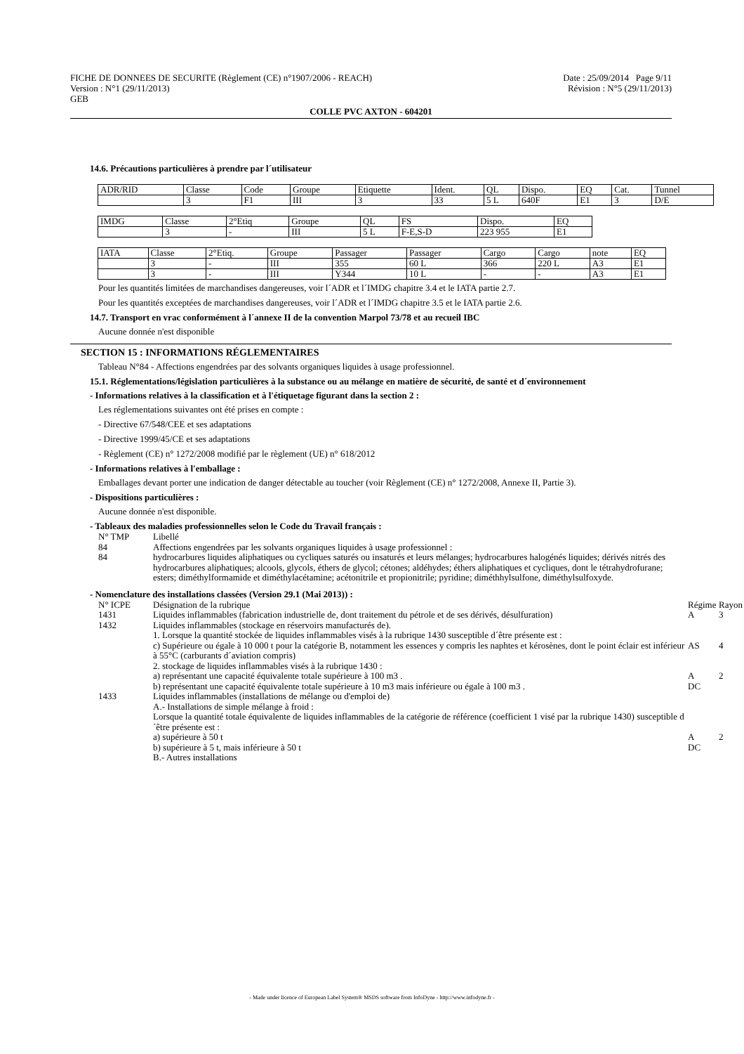FICHE DE DONNEES DE SECURITE (Règlement (CE) n°1907/2006 - REACH) Date : 25/09/2014 Page 9/11
Version : N°1 (29/11/2013) Révision : N°5 (29/11/2013)
GEB
COLLE PVC AXTON - 604201
14.6. Précautions particulières à prendre par l´utilisateur
| ADR/RID | Classe | Code | Groupe | Etiquette | Ident. | QL | Dispo. | EQ | Cat. | Tunnel |
| | 3 | F1 | III | 3 | 33 | 5 L | 640F | E1 | 3 | D/E |
| IMDG | Classe | 2°Etiq | Groupe | QL | FS | Dispo. | EQ |
| | 3 | - | III | 5 L | F-E,S-D | 223 955 | E1 |
| IATA | Classe | 2°Etiq. | Groupe | Passager | Passager | Cargo | Cargo | note | EQ |
| | 3 | - | III | 355 | 60 L | 366 | 220 L | A3 | E1 |
| | 3 | - | III | Y344 | 10 L | - | - | A3 | E1 |
Pour les quantités limitées de marchandises dangereuses, voir l´ADR et l´IMDG chapitre 3.4 et le IATA partie 2.7.
Pour les quantités exceptées de marchandises dangereuses, voir l´ADR et l´IMDG chapitre 3.5 et le IATA partie 2.6.
14.7. Transport en vrac conformément à l´annexe II de la convention Marpol 73/78 et au recueil IBC
Aucune donnée n'est disponible
SECTION 15 : INFORMATIONS RÉGLEMENTAIRES
Tableau N°84 - Affections engendrées par des solvants organiques liquides à usage professionnel.
15.1. Réglementations/législation particulières à la substance ou au mélange en matière de sécurité, de santé et d´environnement
- Informations relatives à la classification et à l'étiquetage figurant dans la section 2 :
Les réglementations suivantes ont été prises en compte :
- Directive 67/548/CEE et ses adaptations
- Directive 1999/45/CE et ses adaptations
- Règlement (CE) n° 1272/2008 modifié par le règlement (UE) n° 618/2012
- Informations relatives à l'emballage :
Emballages devant porter une indication de danger détectable au toucher (voir Règlement (CE) n° 1272/2008, Annexe II, Partie 3).
- Dispositions particulières :
Aucune donnée n'est disponible.
- Tableaux des maladies professionnelles selon le Code du Travail français :
| N° TMP | Libellé |
| 84 | Affections engendrées par les solvants organiques liquides à usage professionnel : |
| 84 | hydrocarbures liquides aliphatiques ou cycliques saturés ou insaturés et leurs mélanges; hydrocarbures halogénés liquides; dérivés nitrés des hydrocarbures aliphatiques; alcools, glycols, éthers de glycol; cétones; aldéhydes; éthers aliphatiques et cycliques, dont le tétrahydrofurane; esters; diméthylformamide et diméthylacétamine; acétonitrile et propionitrile; pyridine; diméthhylsulfone, diméthylsulfoxyde. |
- Nomenclature des installations classées (Version 29.1 (Mai 2013)) :
| N° ICPE | Désignation de la rubrique | Régime | Rayon |
| 1431 | Liquides inflammables (fabrication industrielle de, dont traitement du pétrole et de ses dérivés, désulfuration) | A | 3 |
| 1432 | Liquides inflammables (stockage en réservoirs manufacturés de). 1. Lorsque la quantité stockée de liquides inflammables visés à la rubrique 1430 susceptible d´être présente est : | | |
| | c) Supérieure ou égale à 10 000 t pour la catégorie B, notamment les essences y compris les naphtes et kérosènes, dont le point éclair est inférieur à 55°C (carburants d´aviation compris) | AS | 4 |
| | 2. stockage de liquides inflammables visés à la rubrique 1430 : | | |
| | a) représentant une capacité équivalente totale supérieure à 100 m3 . | A | 2 |
| | b) représentant une capacité équivalente totale supérieure à 10 m3 mais inférieure ou égale à 100 m3 . | DC | |
| 1433 | Liquides inflammables (installations de mélange ou d'emploi de) A.- Installations de simple mélange à froid : Lorsque la quantité totale équivalente de liquides inflammables de la catégorie de référence (coefficient 1 visé par la rubrique 1430) susceptible d´être présente est : | | |
| | a) supérieure à 50 t | A | 2 |
| | b) supérieure à 5 t, mais inférieure à 50 t | DC | |
| | B.- Autres installations | | |
- Made under licence of European Label System® MSDS software from InfoDyne - http://www.infodyne.fr -